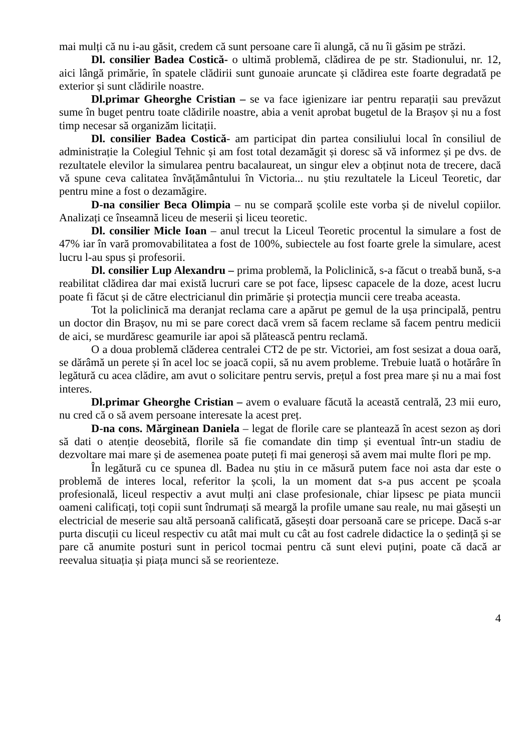mai mulți că nu i-au găsit, credem că sunt persoane care îi alungă, că nu îi găsim pe străzi.
Dl. consilier Badea Costică- o ultimă problemă, clădirea de pe str. Stadionului, nr. 12, aici lângă primărie, în spatele clădirii sunt gunoaie aruncate și clădirea este foarte degradată pe exterior și sunt clădirile noastre.
Dl.primar Gheorghe Cristian – se va face igienizare iar pentru reparații sau prevăzut sume în buget pentru toate clădirile noastre, abia a venit aprobat bugetul de la Brașov și nu a fost timp necesar să organizăm licitații.
Dl. consilier Badea Costică- am participat din partea consiliului local în consiliul de administrație la Colegiul Tehnic și am fost total dezamăgit și doresc să vă informez și pe dvs. de rezultatele elevilor la simularea pentru bacalaureat, un singur elev a obținut nota de trecere, dacă vă spune ceva calitatea învățământului în Victoria... nu știu rezultatele la Liceul Teoretic, dar pentru mine a fost o dezamăgire.
D-na consilier Beca Olimpia – nu se compară școlile este vorba și de nivelul copiilor. Analizați ce înseamnă liceu de meserii și liceu teoretic.
Dl. consilier Micle Ioan – anul trecut la Liceul Teoretic procentul la simulare a fost de 47% iar în vară promovabilitatea a fost de 100%, subiectele au fost foarte grele la simulare, acest lucru l-au spus și profesorii.
Dl. consilier Lup Alexandru – prima problemă, la Policlinică, s-a făcut o treabă bună, s-a reabilitat clădirea dar mai există lucruri care se pot face, lipsesc capacele de la doze, acest lucru poate fi făcut și de către electricianul din primărie și protecția muncii cere treaba aceasta.
Tot la policlinică ma deranjat reclama care a apărut pe gemul de la ușa principală, pentru un doctor din Brașov, nu mi se pare corect dacă vrem să facem reclame să facem pentru medicii de aici, se murdăresc geamurile iar apoi să plătească pentru reclamă.
O a doua problemă clăderea centralei CT2 de pe str. Victoriei, am fost sesizat a doua oară, se dărâmă un perete și în acel loc se joacă copii, să nu avem probleme. Trebuie luată o hotărâre în legătură cu acea clădire, am avut o solicitare pentru servis, prețul a fost prea mare și nu a mai fost interes.
Dl.primar Gheorghe Cristian – avem o evaluare făcută la această centrală, 23 mii euro, nu cred că o să avem persoane interesate la acest preț.
D-na cons. Mărginean Daniela – legat de florile care se plantează în acest sezon aș dori să dati o atenție deosebită, florile să fie comandate din timp și eventual într-un stadiu de dezvoltare mai mare și de asemenea poate puteți fi mai generoși să avem mai multe flori pe mp.
În legătură cu ce spunea dl. Badea nu știu in ce măsură putem face noi asta dar este o problemă de interes local, referitor la școli, la un moment dat s-a pus accent pe școala profesională, liceul respectiv a avut mulți ani clase profesionale, chiar lipsesc pe piata muncii oameni calificați, toți copii sunt îndrumați să meargă la profile umane sau reale, nu mai găsești un electricial de meserie sau altă persoană calificată, găsești doar persoană care se pricepe. Dacă s-ar purta discuții cu liceul respectiv cu atât mai mult cu cât au fost cadrele didactice la o ședință și se pare că anumite posturi sunt in pericol tocmai pentru că sunt elevi puțini, poate că dacă ar reevalua situația și piața munci să se reorienteze.
4